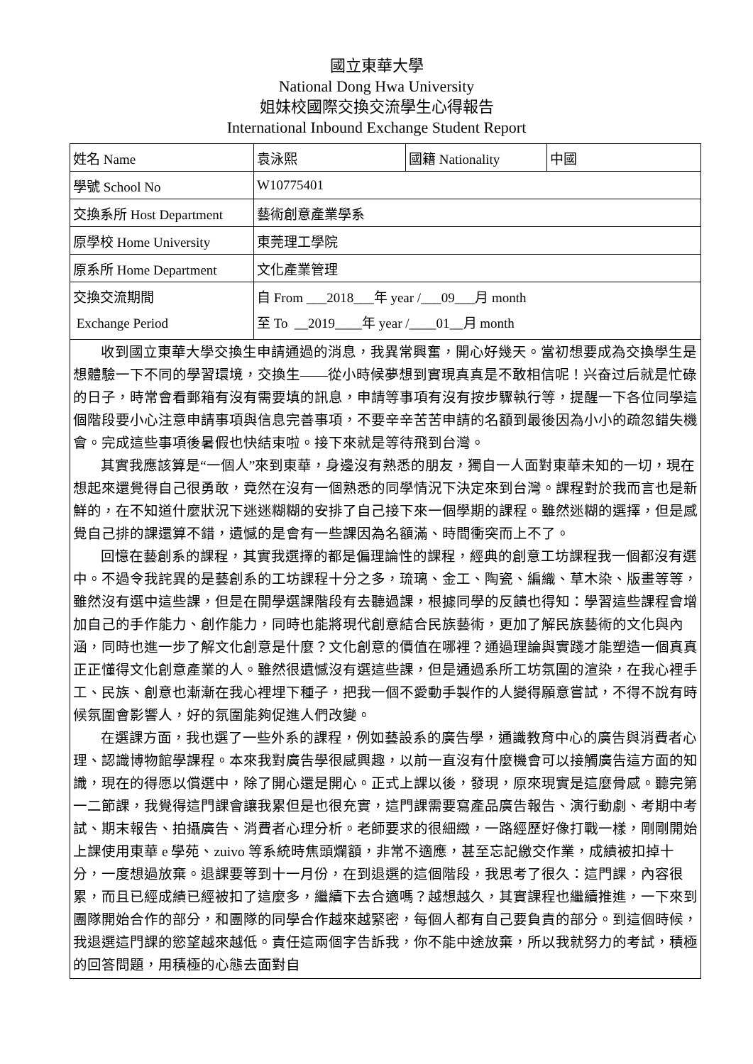國立東華大學
National Dong Hwa University
姐妹校國際交換交流學生心得報告
International Inbound Exchange Student Report
| 姓名 Name | 袁泳熙 | 國籍 Nationality | 中國 |
| 學號 School No | W10775401 | | |
| 交換系所 Host Department | 藝術創意產業學系 | | |
| 原學校 Home University | 東莞理工學院 | | |
| 原系所 Home Department | 文化產業管理 | | |
| 交換交流期間 Exchange Period | 自 From ___2018___年 year /___09___月 month 至 To __2019____年 year /____01__月 month | | |
| 收到國立東華大學交換生申請通過的消息，我異常興奮，開心好幾天。當初想要成為交換學生是想體驗一下不同的學習環境，交換生——從小時候夢想到實現真真是不敢相信呢！兴奋过后就是忙碌的日子，時常會看郵箱有沒有需要填的訊息，申請等事項有沒有按步驟執行等，提醒一下各位同學這個階段要小心注意申請事項與信息完善事項，不要辛辛苦苦申請的名額到最後因為小小的疏忽錯失機會。完成這些事項後暑假也快結束啦。接下來就是等待飛到台灣。 其實我應該算是“一個人”來到東華，身邊沒有熟悉的朋友，獨自一人面對東華未知的一切，現在想起來還覺得自己很勇敢，竟然在沒有一個熟悉的同學情況下決定來到台灣。課程對於我而言也是新鮮的，在不知道什麼狀況下迷迷糊糊的安排了自己接下來一個學期的課程。雖然迷糊的選擇，但是感覺自己排的課還算不錯，遺憾的是會有一些課因為名額滿、時間衝突而上不了。 回憶在藝創系的課程，其實我選擇的都是偏理論性的課程，經典的創意工坊課程我一個都沒有選中。不過令我詫異的是藝創系的工坊課程十分之多，琉璃、金工、陶瓷、編織、草木染、版畫等等，雖然沒有選中這些課，但是在開學選課階段有去聽過課，根據同學的反饋也得知：學習這些課程會增加自己的手作能力、創作能力，同時也能將現代創意結合民族藝術，更加了解民族藝術的文化與內涵，同時也進一步了解文化創意是什麼？文化創意的價值在哪裡？通過理論與實踐才能塑造一個真真正正懂得文化創意產業的人。雖然很遺憾沒有選這些課，但是通過系所工坊氛圍的渲染，在我心裡手工、民族、創意也漸漸在我心裡埋下種子，把我一個不愛動手製作的人變得願意嘗試，不得不說有時候氛圍會影響人，好的氛圍能夠促進人們改變。 在選課方面，我也選了一些外系的課程，例如藝設系的廣告學，通識教育中心的廣告與消費者心理、認識博物館學課程。本來我對廣告學很感興趣，以前一直沒有什麼機會可以接觸廣告這方面的知識，現在的得愿以償選中，除了開心還是開心。正式上課以後，發現，原來現實是這麼骨感。聽完第一二節課，我覺得這門課會讓我累但是也很充實，這門課需要寫產品廣告報告、演行動劇、考期中考試、期末報告、拍攝廣告、消費者心理分析。老師要求的很細緻，一路經歷好像打戰一樣，剛剛開始上課使用東華 e 學苑、zuivo 等系統時焦頭爛額，非常不適應，甚至忘記繳交作業，成績被扣掉十分，一度想過放棄。退課要等到十一月份，在到退選的這個階段，我思考了很久：這門課，內容很累，而且已經成績已經被扣了這麼多，繼續下去合適嗎？越想越久，其實課程也繼續推進，一下來到團隊開始合作的部分，和團隊的同學合作越來越緊密，每個人都有自己要負責的部分。到這個時候，我退選這門課的慾望越來越低。責任這兩個字告訴我，你不能中途放棄，所以我就努力的考試，積極的回答問題，用積極的心態去面對自 | | | |